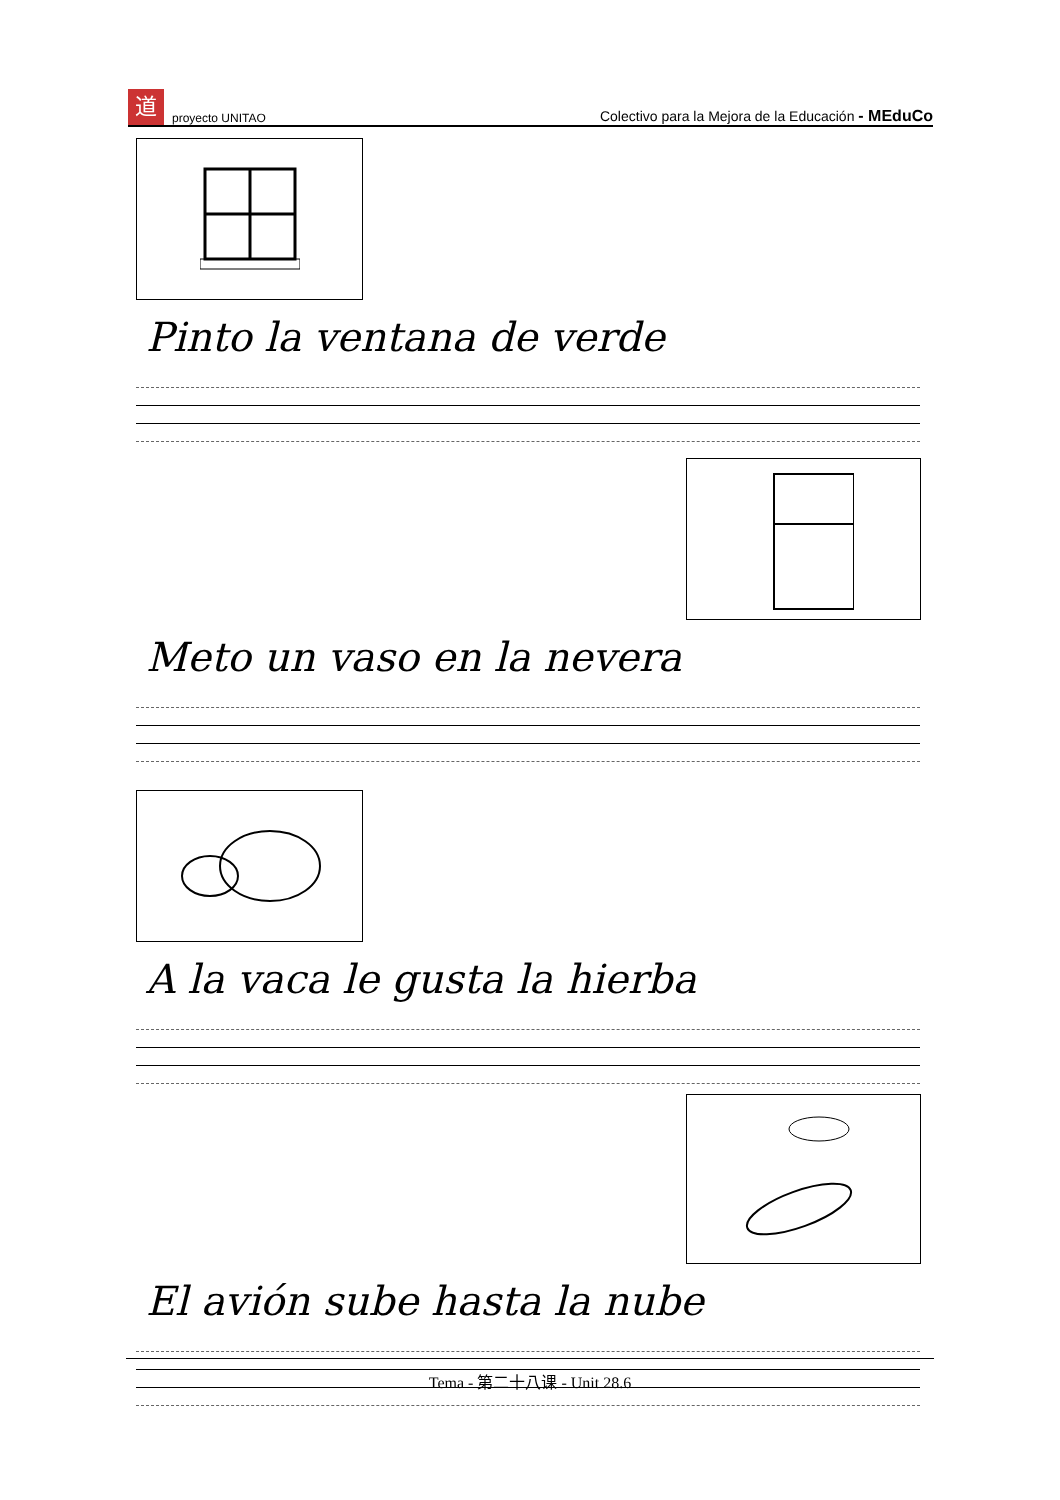道proyecto UNITAO Colectivo para la Mejora de la Educación - MEduCo
Pinto la ventana de verde
Meto un vaso en la nevera
A la vaca le gusta la hierba
El avión sube hasta la nube
Tema - 第二十八课 - Unit 28.6